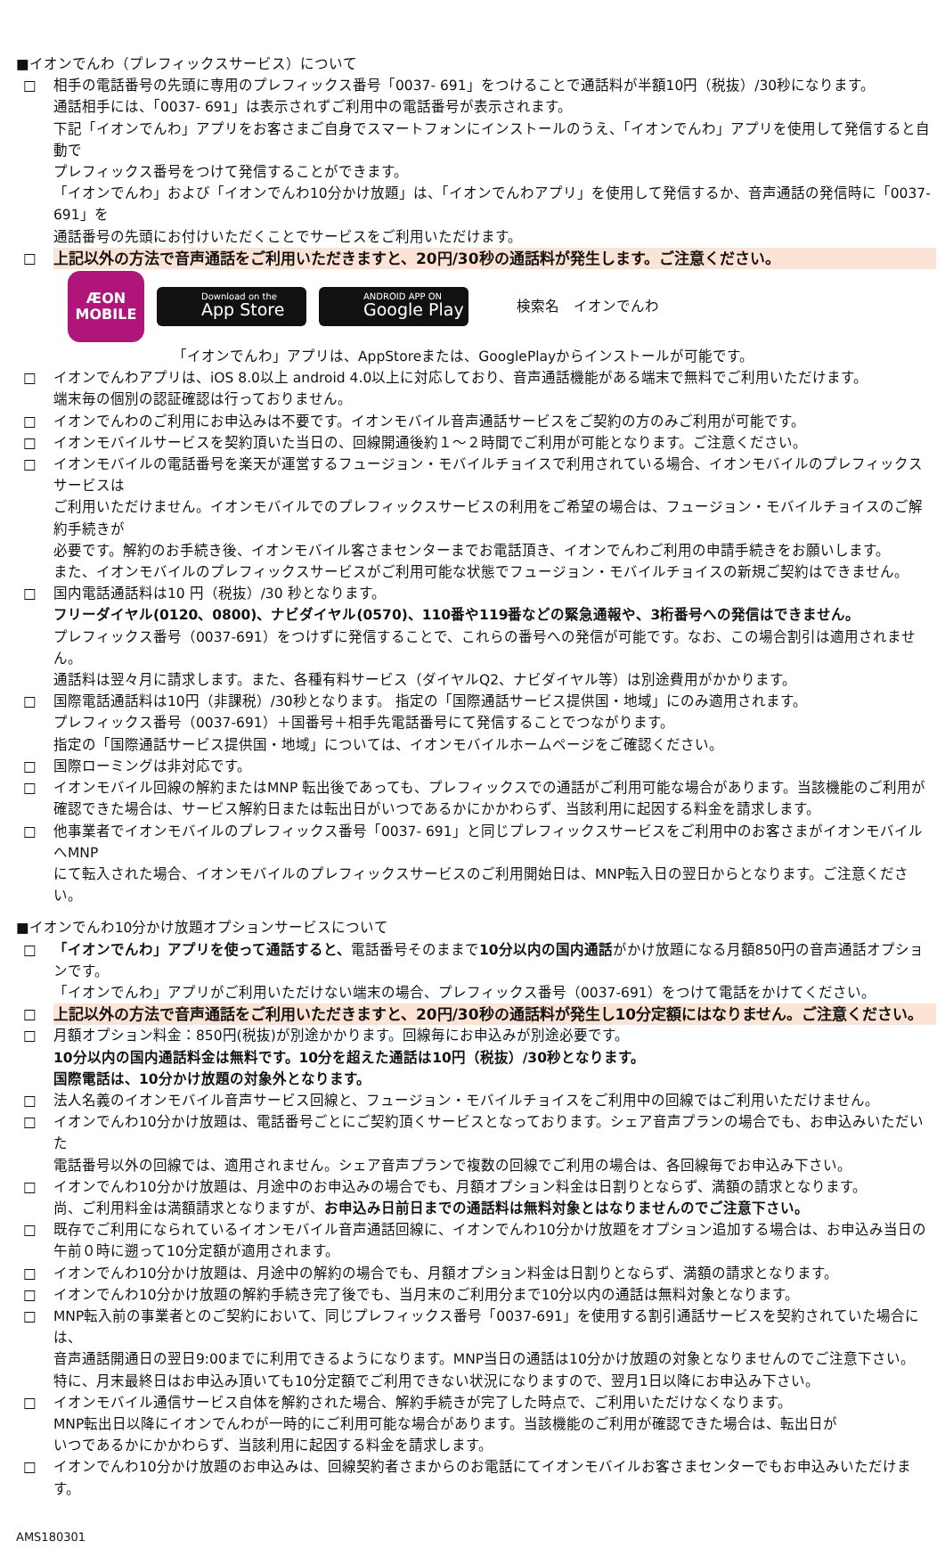■イオンでんわ（プレフィックスサービス）について
□ 相手の電話番号の先頭に専用のプレフィックス番号「0037- 691」をつけることで通話料が半額10円（税抜）/30秒になります。
通話相手には、「0037- 691」は表示されずご利用中の電話番号が表示されます。
下記「イオンでんわ」アプリをお客さまご自身でスマートフォンにインストールのうえ、「イオンでんわ」アプリを使用して発信すると自動で
プレフィックス番号をつけて発信することができます。
「イオンでんわ」および「イオンでんわ10分かけ放題」は、「イオンでんわアプリ」を使用して発信するか、音声通話の発信時に「0037-691」を
通話番号の先頭にお付けいただくことでサービスをご利用いただけます。
□ 上記以外の方法で音声通話をご利用いただきますと、20円/30秒の通話料が発生します。ご注意ください。
ÆON
MOBILE
Download on the
App Store
ANDROID APP ON
Google Play
検索名　イオンでんわ
「イオンでんわ」アプリは、AppStoreまたは、GooglePlayからインストールが可能です。
□ イオンでんわアプリは、iOS 8.0以上 android 4.0以上に対応しており、音声通話機能がある端末で無料でご利用いただけます。
端末毎の個別の認証確認は行っておりません。
□ イオンでんわのご利用にお申込みは不要です。イオンモバイル音声通話サービスをご契約の方のみご利用が可能です。
□ イオンモバイルサービスを契約頂いた当日の、回線開通後約１～２時間でご利用が可能となります。ご注意ください。
□ イオンモバイルの電話番号を楽天が運営するフュージョン・モバイルチョイスで利用されている場合、イオンモバイルのプレフィックスサービスは
ご利用いただけません。イオンモバイルでのプレフィックスサービスの利用をご希望の場合は、フュージョン・モバイルチョイスのご解約手続きが
必要です。解約のお手続き後、イオンモバイル客さまセンターまでお電話頂き、イオンでんわご利用の申請手続きをお願いします。
また、イオンモバイルのプレフィックスサービスがご利用可能な状態でフュージョン・モバイルチョイスの新規ご契約はできません。
□ 国内電話通話料は10 円（税抜）/30 秒となります。
フリーダイヤル(0120、0800)、ナビダイヤル(0570)、110番や119番などの緊急通報や、3桁番号への発信はできません。
プレフィックス番号（0037-691）をつけずに発信することで、これらの番号への発信が可能です。なお、この場合割引は適用されません。
通話料は翌々月に請求します。また、各種有料サービス（ダイヤルQ2、ナビダイヤル等）は別途費用がかかります。
□ 国際電話通話料は10円（非課税）/30秒となります。 指定の「国際通話サービス提供国・地域」にのみ適用されます。
プレフィックス番号（0037-691）＋国番号＋相手先電話番号にて発信することでつながります。
指定の「国際通話サービス提供国・地域」については、イオンモバイルホームページをご確認ください。
□ 国際ローミングは非対応です。
□ イオンモバイル回線の解約またはMNP 転出後であっても、プレフィックスでの通話がご利用可能な場合があります。当該機能のご利用が
確認できた場合は、サービス解約日または転出日がいつであるかにかかわらず、当該利用に起因する料金を請求します。
□ 他事業者でイオンモバイルのプレフィックス番号「0037- 691」と同じプレフィックスサービスをご利用中のお客さまがイオンモバイルへMNP
にて転入された場合、イオンモバイルのプレフィックスサービスのご利用開始日は、MNP転入日の翌日からとなります。ご注意ください。
■イオンでんわ10分かけ放題オプションサービスについて
□ 「イオンでんわ」アプリを使って通話すると、電話番号そのままで10分以内の国内通話がかけ放題になる月額850円の音声通話オプションです。
「イオンでんわ」アプリがご利用いただけない端末の場合、プレフィックス番号（0037-691）をつけて電話をかけてください。
□ 上記以外の方法で音声通話をご利用いただきますと、20円/30秒の通話料が発生し10分定額にはなりません。ご注意ください。
□ 月額オプション料金：850円(税抜)が別途かかります。回線毎にお申込みが別途必要です。
10分以内の国内通話料金は無料です。10分を超えた通話は10円（税抜）/30秒となります。
国際電話は、10分かけ放題の対象外となります。
□ 法人名義のイオンモバイル音声サービス回線と、フュージョン・モバイルチョイスをご利用中の回線ではご利用いただけません。
□ イオンでんわ10分かけ放題は、電話番号ごとにご契約頂くサービスとなっております。シェア音声プランの場合でも、お申込みいただいた
電話番号以外の回線では、適用されません。シェア音声プランで複数の回線でご利用の場合は、各回線毎でお申込み下さい。
□ イオンでんわ10分かけ放題は、月途中のお申込みの場合でも、月額オプション料金は日割りとならず、満額の請求となります。
尚、ご利用料金は満額請求となりますが、お申込み日前日までの通話料は無料対象とはなりませんのでご注意下さい。
□ 既存でご利用になられているイオンモバイル音声通話回線に、イオンでんわ10分かけ放題をオプション追加する場合は、お申込み当日の
午前０時に遡って10分定額が適用されます。
□ イオンでんわ10分かけ放題は、月途中の解約の場合でも、月額オプション料金は日割りとならず、満額の請求となります。
□ イオンでんわ10分かけ放題の解約手続き完了後でも、当月末のご利用分まで10分以内の通話は無料対象となります。
□ MNP転入前の事業者とのご契約において、同じプレフィックス番号「0037-691」を使用する割引通話サービスを契約されていた場合には、
音声通話開通日の翌日9:00までに利用できるようになります。MNP当日の通話は10分かけ放題の対象となりませんのでご注意下さい。
特に、月末最終日はお申込み頂いても10分定額でご利用できない状況になりますので、翌月1日以降にお申込み下さい。
□ イオンモバイル通信サービス自体を解約された場合、解約手続きが完了した時点で、ご利用いただけなくなります。
MNP転出日以降にイオンでんわが一時的にご利用可能な場合があります。当該機能のご利用が確認できた場合は、転出日が
いつであるかにかかわらず、当該利用に起因する料金を請求します。
□ イオンでんわ10分かけ放題のお申込みは、回線契約者さまからのお電話にてイオンモバイルお客さまセンターでもお申込みいただけます。
AMS180301